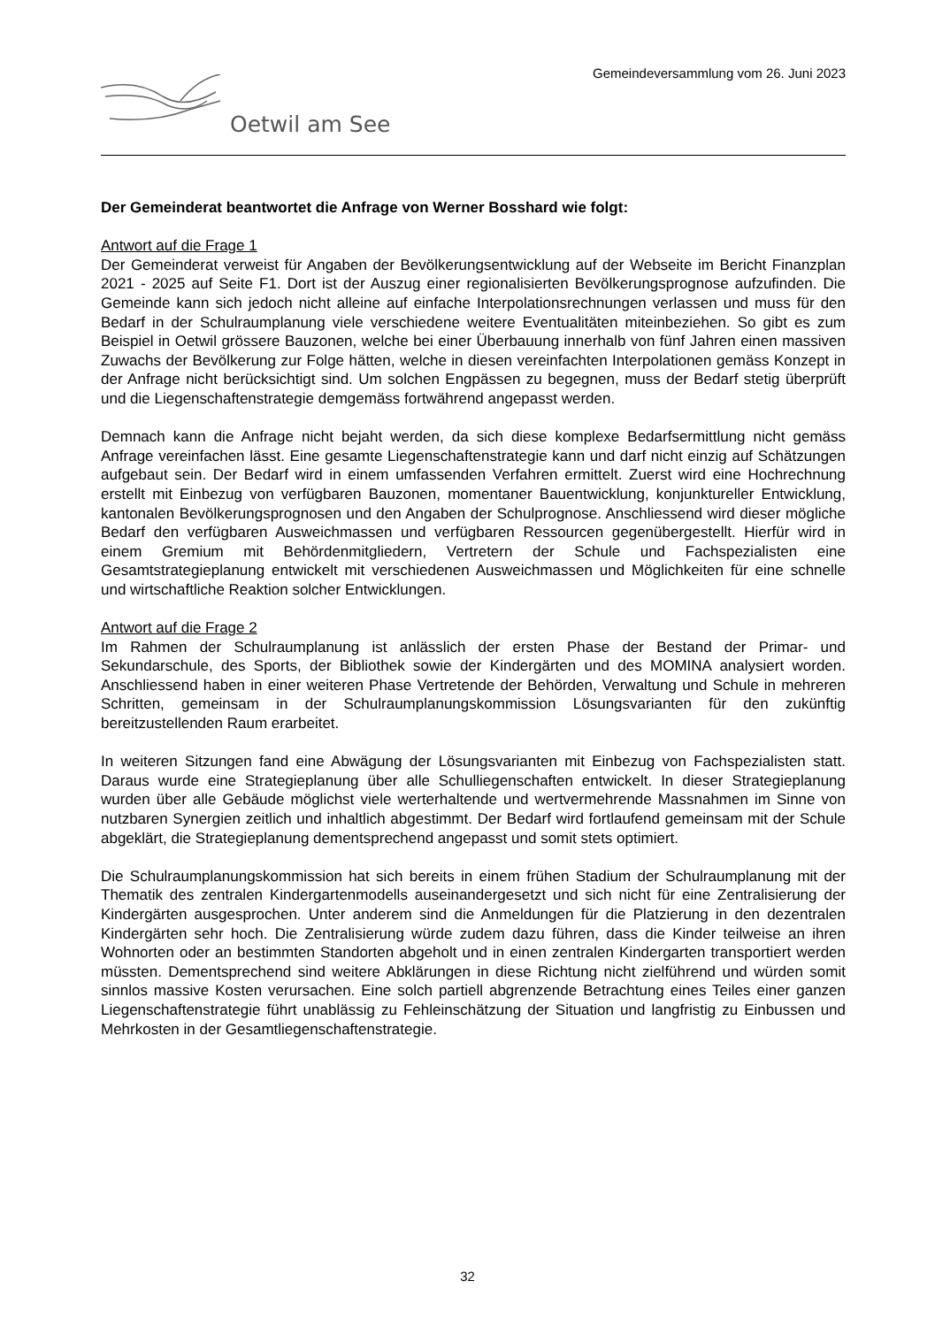Gemeindeversammlung vom 26. Juni 2023
Oetwil am See
Der Gemeinderat beantwortet die Anfrage von Werner Bosshard wie folgt:
Antwort auf die Frage 1
Der Gemeinderat verweist für Angaben der Bevölkerungsentwicklung auf der Webseite im Bericht Finanzplan 2021 - 2025 auf Seite F1. Dort ist der Auszug einer regionalisierten Bevölkerungsprognose aufzufinden. Die Gemeinde kann sich jedoch nicht alleine auf einfache Interpolationsrechnungen verlassen und muss für den Bedarf in der Schulraumplanung viele verschiedene weitere Eventualitäten miteinbeziehen. So gibt es zum Beispiel in Oetwil grössere Bauzonen, welche bei einer Überbauung innerhalb von fünf Jahren einen massiven Zuwachs der Bevölkerung zur Folge hätten, welche in diesen vereinfachten Interpolationen gemäss Konzept in der Anfrage nicht berücksichtigt sind. Um solchen Engpässen zu begegnen, muss der Bedarf stetig überprüft und die Liegenschaftenstrategie demgemäss fortwährend angepasst werden.
Demnach kann die Anfrage nicht bejaht werden, da sich diese komplexe Bedarfsermittlung nicht gemäss Anfrage vereinfachen lässt. Eine gesamte Liegenschaftenstrategie kann und darf nicht einzig auf Schätzungen aufgebaut sein. Der Bedarf wird in einem umfassenden Verfahren ermittelt. Zuerst wird eine Hochrechnung erstellt mit Einbezug von verfügbaren Bauzonen, momentaner Bauentwicklung, konjunktureller Entwicklung, kantonalen Bevölkerungsprognosen und den Angaben der Schulprognose. Anschliessend wird dieser mögliche Bedarf den verfügbaren Ausweichmassen und verfügbaren Ressourcen gegenübergestellt. Hierfür wird in einem Gremium mit Behördenmitgliedern, Vertretern der Schule und Fachspezialisten eine Gesamtstrategieplanung entwickelt mit verschiedenen Ausweichmassen und Möglichkeiten für eine schnelle und wirtschaftliche Reaktion solcher Entwicklungen.
Antwort auf die Frage 2
Im Rahmen der Schulraumplanung ist anlässlich der ersten Phase der Bestand der Primar- und Sekundarschule, des Sports, der Bibliothek sowie der Kindergärten und des MOMINA analysiert worden. Anschliessend haben in einer weiteren Phase Vertretende der Behörden, Verwaltung und Schule in mehreren Schritten, gemeinsam in der Schulraumplanungskommission Lösungsvarianten für den zukünftig bereitzustellenden Raum erarbeitet.
In weiteren Sitzungen fand eine Abwägung der Lösungsvarianten mit Einbezug von Fachspezialisten statt. Daraus wurde eine Strategieplanung über alle Schulliegenschaften entwickelt. In dieser Strategieplanung wurden über alle Gebäude möglichst viele werterhaltende und wertvermehrende Massnahmen im Sinne von nutzbaren Synergien zeitlich und inhaltlich abgestimmt. Der Bedarf wird fortlaufend gemeinsam mit der Schule abgeklärt, die Strategieplanung dementsprechend angepasst und somit stets optimiert.
Die Schulraumplanungskommission hat sich bereits in einem frühen Stadium der Schulraumplanung mit der Thematik des zentralen Kindergartenmodells auseinandergesetzt und sich nicht für eine Zentralisierung der Kindergärten ausgesprochen. Unter anderem sind die Anmeldungen für die Platzierung in den dezentralen Kindergärten sehr hoch. Die Zentralisierung würde zudem dazu führen, dass die Kinder teilweise an ihren Wohnorten oder an bestimmten Standorten abgeholt und in einen zentralen Kindergarten transportiert werden müssten. Dementsprechend sind weitere Abklärungen in diese Richtung nicht zielführend und würden somit sinnlos massive Kosten verursachen. Eine solch partiell abgrenzende Betrachtung eines Teiles einer ganzen Liegenschaftenstrategie führt unablässig zu Fehleinschätzung der Situation und langfristig zu Einbussen und Mehrkosten in der Gesamtliegenschaftenstrategie.
32